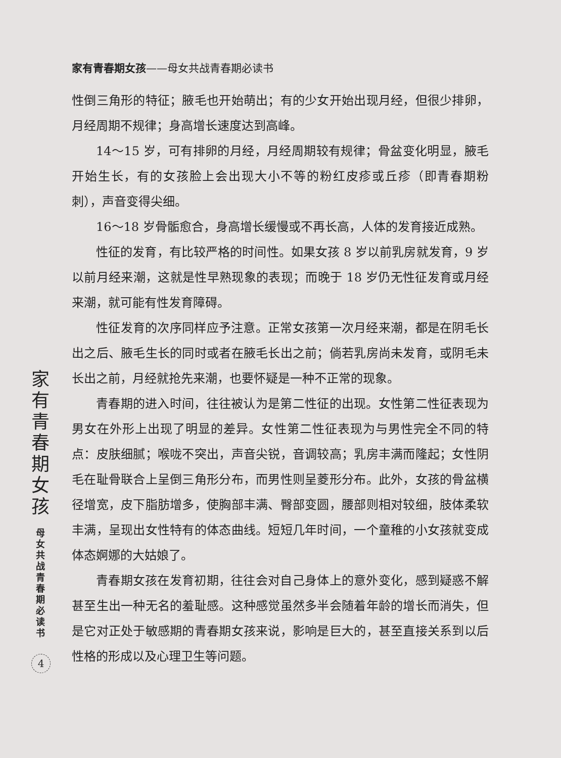家有青春期女孩——母女共战青春期必读书
性倒三角形的特征；腋毛也开始萌出；有的少女开始出现月经，但很少排卵，月经周期不规律；身高增长速度达到高峰。
14～15 岁，可有排卵的月经，月经周期较有规律；骨盆变化明显，腋毛开始生长，有的女孩脸上会出现大小不等的粉红皮疹或丘疹（即青春期粉刺），声音变得尖细。
16～18 岁骨骺愈合，身高增长缓慢或不再长高，人体的发育接近成熟。
性征的发育，有比较严格的时间性。如果女孩 8 岁以前乳房就发育，9 岁以前月经来潮，这就是性早熟现象的表现；而晚于 18 岁仍无性征发育或月经来潮，就可能有性发育障碍。
性征发育的次序同样应予注意。正常女孩第一次月经来潮，都是在阴毛长出之后、腋毛生长的同时或者在腋毛长出之前；倘若乳房尚未发育，或阴毛未长出之前，月经就抢先来潮，也要怀疑是一种不正常的现象。
青春期的进入时间，往往被认为是第二性征的出现。女性第二性征表现为男女在外形上出现了明显的差异。女性第二性征表现为与男性完全不同的特点：皮肤细腻；喉咙不突出，声音尖锐，音调较高；乳房丰满而隆起；女性阴毛在耻骨联合上呈倒三角形分布，而男性则呈菱形分布。此外，女孩的骨盆横径增宽，皮下脂肪增多，使胸部丰满、臀部变圆，腰部则相对较细，肢体柔软丰满，呈现出女性特有的体态曲线。短短几年时间，一个童稚的小女孩就变成体态婀娜的大姑娘了。
青春期女孩在发育初期，往往会对自己身体上的意外变化，感到疑惑不解甚至生出一种无名的羞耻感。这种感觉虽然多半会随着年龄的增长而消失，但是它对正处于敏感期的青春期女孩来说，影响是巨大的，甚至直接关系到以后性格的形成以及心理卫生等问题。
家
有
青
春
期
女
孩
母
女
共
战
青
春
期
必
读
书
4